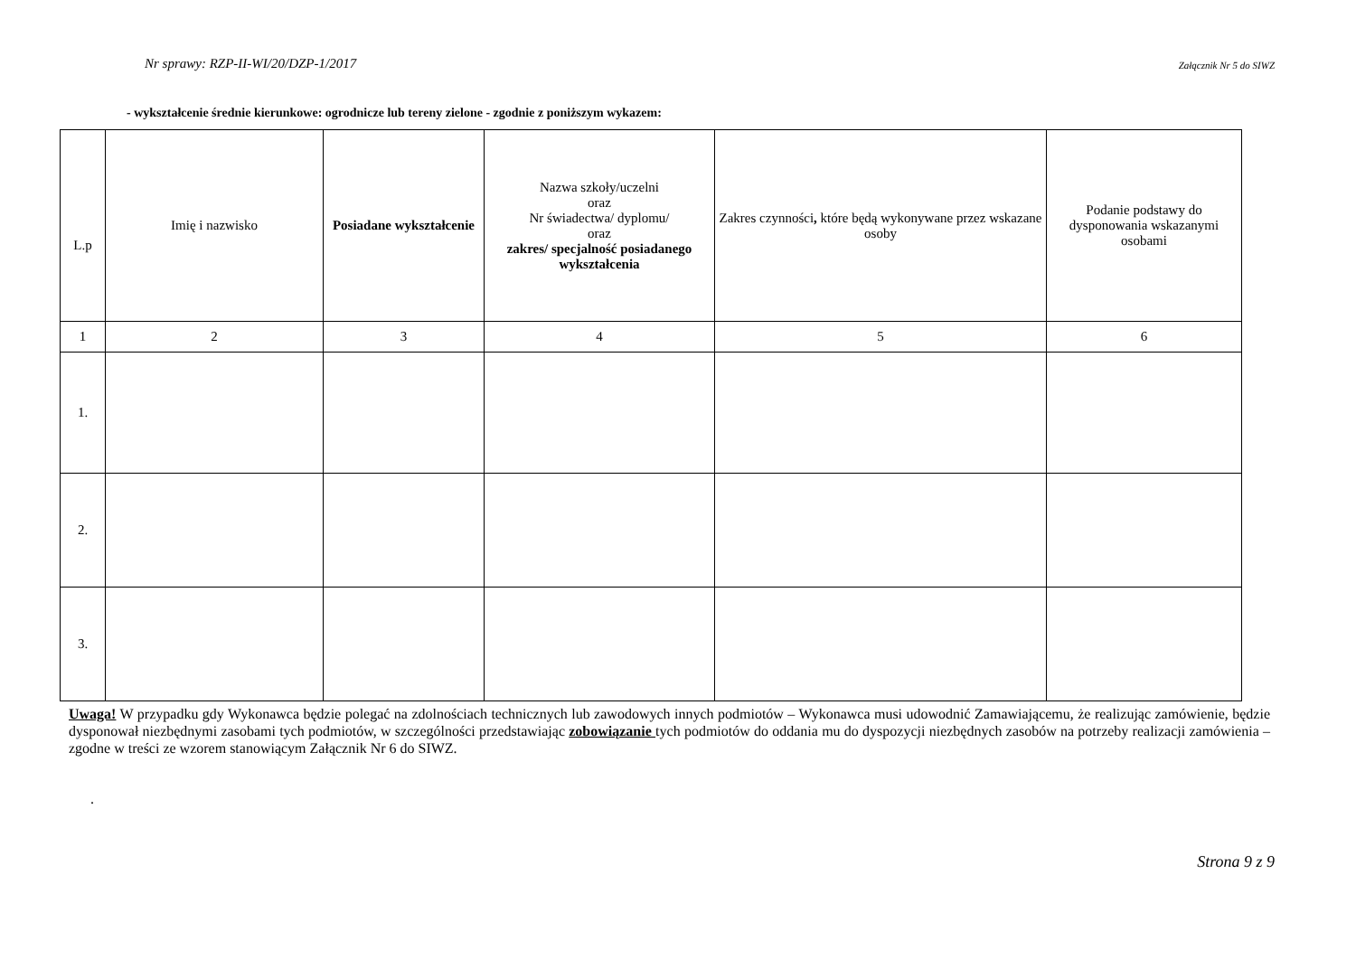Nr sprawy: RZP-II-WI/20/DZP-1/2017 Załącznik Nr 5 do SIWZ
- wykształcenie średnie kierunkowe: ogrodnicze lub tereny zielone - zgodnie z poniższym wykazem:
| L.p | Imię i nazwisko | Posiadane wykształcenie | Nazwa szkoły/uczelni oraz Nr świadectwa/ dyplomu/ oraz zakres/ specjalność posiadanego wykształcenia | Zakres czynności , które będą wykonywane przez wskazane osoby | Podanie podstawy do dysponowania wskazanymi osobami |
| --- | --- | --- | --- | --- | --- |
| 1 | 2 | 3 | 4 | 5 | 6 |
| 1. | | | | | |
| 2. | | | | | |
| 3. | | | | | |
Uwaga! W przypadku gdy Wykonawca będzie polegać na zdolnościach technicznych lub zawodowych innych podmiotów – Wykonawca musi udowodnić Zamawiającemu, że realizując zamówienie, będzie dysponował niezbędnymi zasobami tych podmiotów, w szczególności przedstawiając zobowiązanie tych podmiotów do oddania mu do dyspozycji niezbędnych zasobów na potrzeby realizacji zamówienia – zgodne w treści ze wzorem stanowiącym Załącznik Nr 6 do SIWZ.
.
Strona 9 z 9